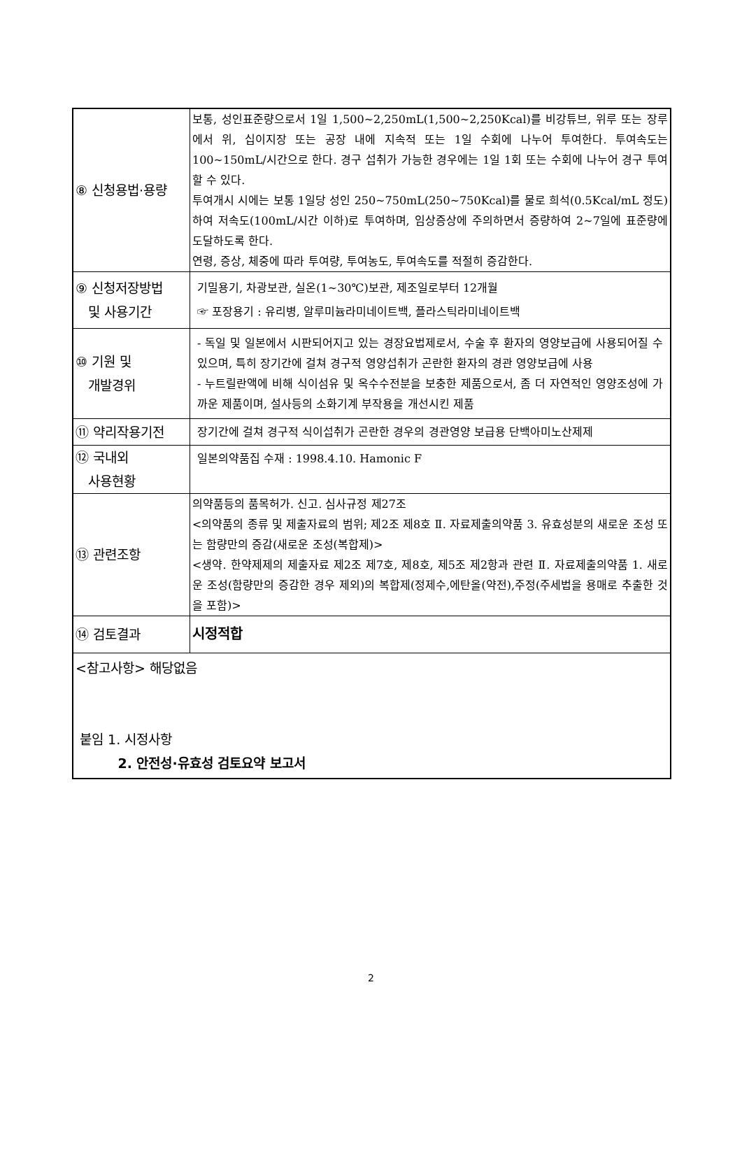| ⑧ 신청용법·용량 | 보통, 성인표준량으로서 1일 1,500~2,250mL(1,500~2,250Kcal)를 비강튜브, 위루 또는 장루에서 위, 십이지장 또는 공장 내에 지속적 또는 1일 수회에 나누어 투여한다. 투여속도는 100~150mL/시간으로 한다. 경구 섭취가 가능한 경우에는 1일 1회 또는 수회에 나누어 경구 투여할 수 있다. 투여개시 시에는 보통 1일당 성인 250~750mL(250~750Kcal)를 물로 희석(0.5Kcal/mL 정도)하여 저속도(100mL/시간 이하)로 투여하며, 임상증상에 주의하면서 증량하여 2~7일에 표준량에 도달하도록 한다. 연령, 증상, 체중에 따라 투여량, 투여농도, 투여속도를 적절히 증감한다. |
| ⑨ 신청저장방법 및 사용기간 | 기밀용기, 차광보관, 실온(1~30℃)보관, 제조일로부터 12개월 ☞ 포장용기 : 유리병, 알루미늄라미네이트백, 플라스틱라미네이트백 |
| ⑩ 기원 및 개발경위 | - 독일 및 일본에서 시판되어지고 있는 경장요법제로서, 수술 후 환자의 영양보급에 사용되어질 수 있으며, 특히 장기간에 걸쳐 경구적 영양섭취가 곤란한 환자의 경관 영양보급에 사용 - 누트릴란액에 비해 식이섬유 및 옥수수전분을 보충한 제품으로서, 좀 더 자연적인 영양조성에 가까운 제품이며, 설사등의 소화기계 부작용을 개선시킨 제품 |
| ⑪ 약리작용기전 | 장기간에 걸쳐 경구적 식이섭취가 곤란한 경우의 경관영양 보급용 단백아미노산제제 |
| ⑫ 국내외 사용현황 | 일본의약품집 수재 : 1998.4.10. Hamonic F |
| ⑬ 관련조항 | 의약품등의 품목허가. 신고. 심사규정 제27조 <의약품의 종류 및 제출자료의 범위; 제2조 제8호 Ⅱ. 자료제출의약품 3. 유효성분의 새로운 조성 또는 함량만의 증감(새로운 조성(복합제)> <생약. 한약제제의 제출자료 제2조 제7호, 제8호, 제5조 제2항과 관련 Ⅱ. 자료제출의약품 1. 새로운 조성(함량만의 증감한 경우 제외)의 복합제(정제수,에탄올(약전),주정(주세법을 용매로 추출한 것을 포함)> |
| ⑭ 검토결과 | 시정적합 |
| <참고사항> 해당없음 붙임 1. 시정사항 2. 안전성·유효성 검토요약 보고서 | |
2